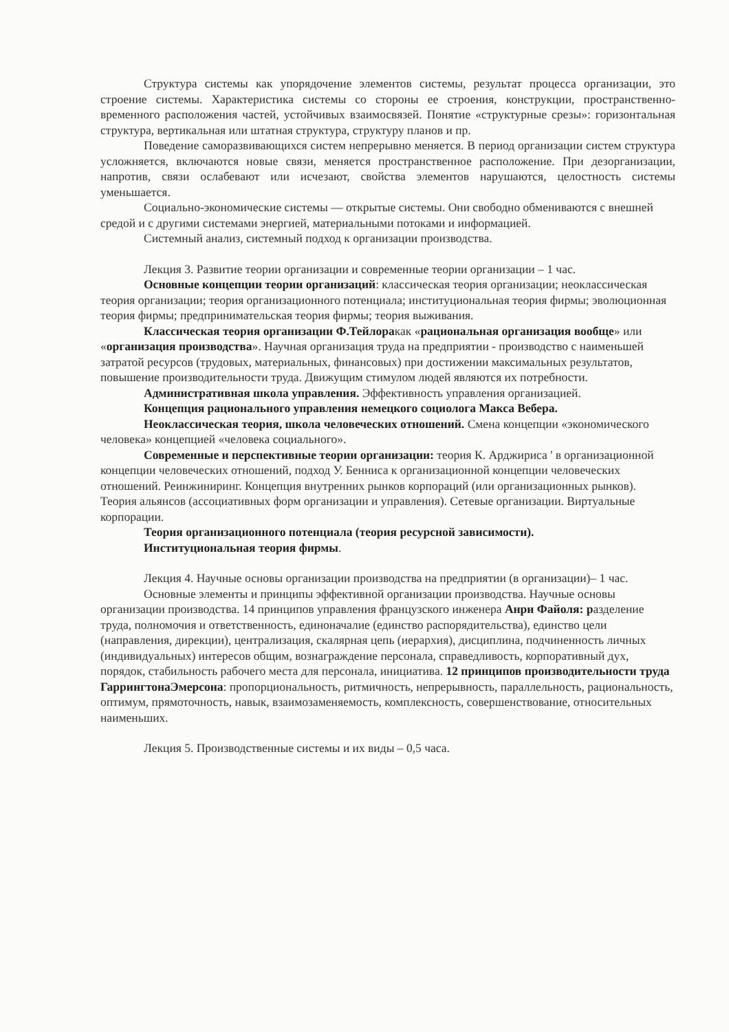Структура системы как упорядочение элементов системы, результат процесса организации, это строение системы. Характеристика системы со стороны ее строения, конструкции, пространственно-временного расположения частей, устойчивых взаимосвязей. Понятие «структурные срезы»: горизонтальная структура, вертикальная или штатная структура, структуру планов и пр.
Поведение саморазвивающихся систем непрерывно меняется. В период организации систем структура усложняется, включаются новые связи, меняется пространственное расположение. При дезорганизации, напротив, связи ослабевают или исчезают, свойства элементов нарушаются, целостность системы уменьшается.
Социально-экономические системы — открытые системы. Они свободно обмениваются с внешней средой и с другими системами энергией, материальными потоками и информацией.
Системный анализ, системный подход к организации производства.
Лекция 3. Развитие теории организации и современные теории организации – 1 час.
Основные концепции теории организаций: классическая теория организации; неоклассическая теория организации; теория организационного потенциала; институциональная теория фирмы; эволюционная теория фирмы; предпринимательская теория фирмы; теория выживания.
Классическая теория организации Ф.Тейлоракак «рациональная организация вообще» или «организация производства». Научная организация труда на предприятии - производство с наименьшей затратой ресурсов (трудовых, материальных, финансовых) при достижении максимальных результатов, повышение производительности труда. Движущим стимулом людей являются их потребности.
Административная школа управления. Эффективность управления организацией.
Концепция рационального управления немецкого социолога Макса Вебера.
Неоклассическая теория, школа человеческих отношений. Смена концепции «экономического человека» концепцией «человека социального».
Современные и перспективные теории организации: теория К. Арджириса ' в организационной концепции человеческих отношений, подход У. Бенниса к организационной концепции человеческих отношений. Реинжиниринг. Концепция внутренних рынков корпораций (или организационных рынков). Теория альянсов (ассоциативных форм организации и управления). Сетевые организации. Виртуальные корпорации.
Теория организационного потенциала (теория ресурсной зависимости).
Институциональная теория фирмы.
Лекция 4. Научные основы организации производства на предприятии (в организации)– 1 час.
Основные элементы и принципы эффективной организации производства. Научные основы организации производства. 14 принципов управления французского инженера Анри Файоля: разделение труда, полномочия и ответственность, единоначалие (единство распорядительства), единство цели (направления, дирекции), централизация, скалярная цепь (иерархия), дисциплина, подчиненность личных (индивидуальных) интересов общим, вознаграждение персонала, справедливость, корпоративный дух, порядок, стабильность рабочего места для персонала, инициатива. 12 принципов производительности труда ГаррингтонаЭмерсона: пропорциональность, ритмичность, непрерывность, параллельность, рациональность, оптимум, прямоточность, навык, взаимозаменяемость, комплексность, совершенствование, относительных наименьших.
Лекция 5. Производственные системы и их виды – 0,5 часа.